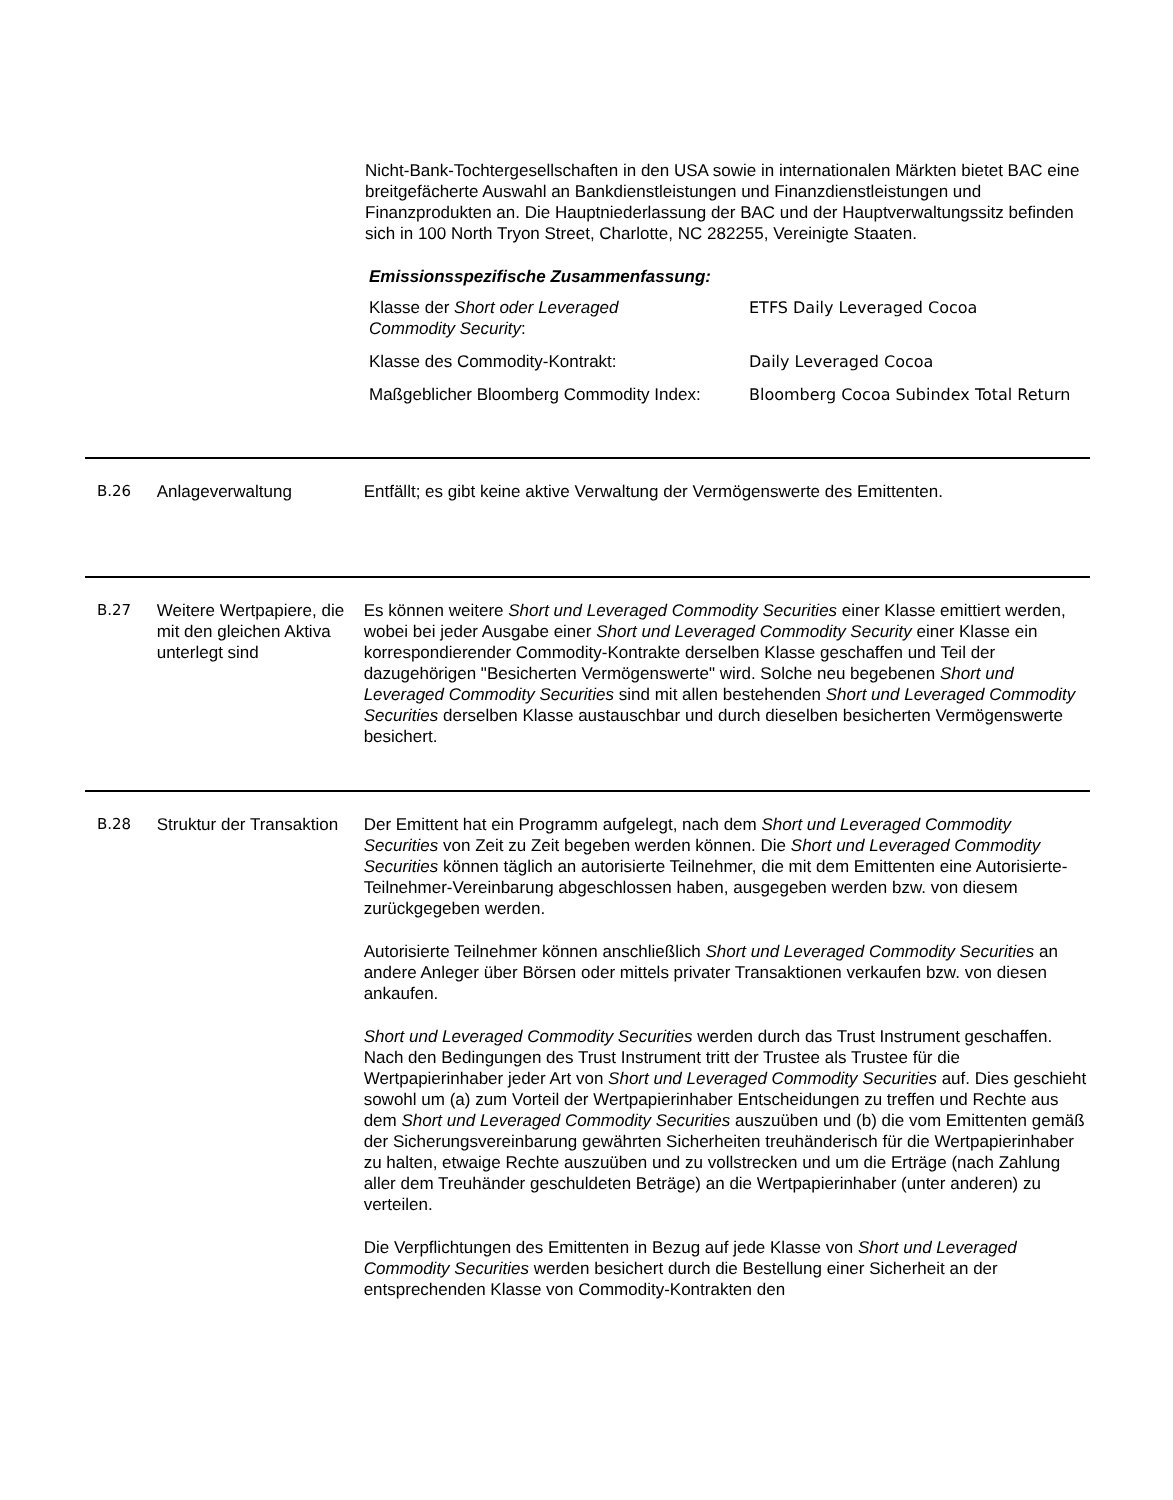Nicht-Bank-Tochtergesellschaften in den USA sowie in internationalen Märkten bietet BAC eine breitgefächerte Auswahl an Bankdienstleistungen und Finanzdienstleistungen und Finanzprodukten an. Die Hauptniederlassung der BAC und der Hauptverwaltungssitz befinden sich in 100 North Tryon Street, Charlotte, NC 282255, Vereinigte Staaten.
Emissionsspezifische Zusammenfassung:
| Klasse der Short oder Leveraged Commodity Security : | ETFS Daily Leveraged Cocoa |
| Klasse des Commodity-Kontrakt: | Daily Leveraged Cocoa |
| Maßgeblicher Bloomberg Commodity Index: | Bloomberg Cocoa Subindex Total Return |
B.26 Anlageverwaltung Entfällt; es gibt keine aktive Verwaltung der Vermögenswerte des Emittenten.
B.27 Weitere Wertpapiere, die mit den gleichen Aktiva unterlegt sind
Es können weitere Short und Leveraged Commodity Securities einer Klasse emittiert werden, wobei bei jeder Ausgabe einer Short und Leveraged Commodity Security einer Klasse ein korrespondierender Commodity-Kontrakte derselben Klasse geschaffen und Teil der dazugehörigen "Besicherten Vermögenswerte" wird. Solche neu begebenen Short und Leveraged Commodity Securities sind mit allen bestehenden Short und Leveraged Commodity Securities derselben Klasse austauschbar und durch dieselben besicherten Vermögenswerte besichert.
B.28 Struktur der Transaktion
Der Emittent hat ein Programm aufgelegt, nach dem Short und Leveraged Commodity Securities von Zeit zu Zeit begeben werden können. Die Short und Leveraged Commodity Securities können täglich an autorisierte Teilnehmer, die mit dem Emittenten eine Autorisierte-Teilnehmer-Vereinbarung abgeschlossen haben, ausgegeben werden bzw. von diesem zurückgegeben werden.
Autorisierte Teilnehmer können anschließlich Short und Leveraged Commodity Securities an andere Anleger über Börsen oder mittels privater Transaktionen verkaufen bzw. von diesen ankaufen.
Short und Leveraged Commodity Securities werden durch das Trust Instrument geschaffen. Nach den Bedingungen des Trust Instrument tritt der Trustee als Trustee für die Wertpapierinhaber jeder Art von Short und Leveraged Commodity Securities auf. Dies geschieht sowohl um (a) zum Vorteil der Wertpapierinhaber Entscheidungen zu treffen und Rechte aus dem Short und Leveraged Commodity Securities auszuüben und (b) die vom Emittenten gemäß der Sicherungsvereinbarung gewährten Sicherheiten treuhänderisch für die Wertpapierinhaber zu halten, etwaige Rechte auszuüben und zu vollstrecken und um die Erträge (nach Zahlung aller dem Treuhänder geschuldeten Beträge) an die Wertpapierinhaber (unter anderen) zu verteilen.
Die Verpflichtungen des Emittenten in Bezug auf jede Klasse von Short und Leveraged Commodity Securities werden besichert durch die Bestellung einer Sicherheit an der entsprechenden Klasse von Commodity-Kontrakten den